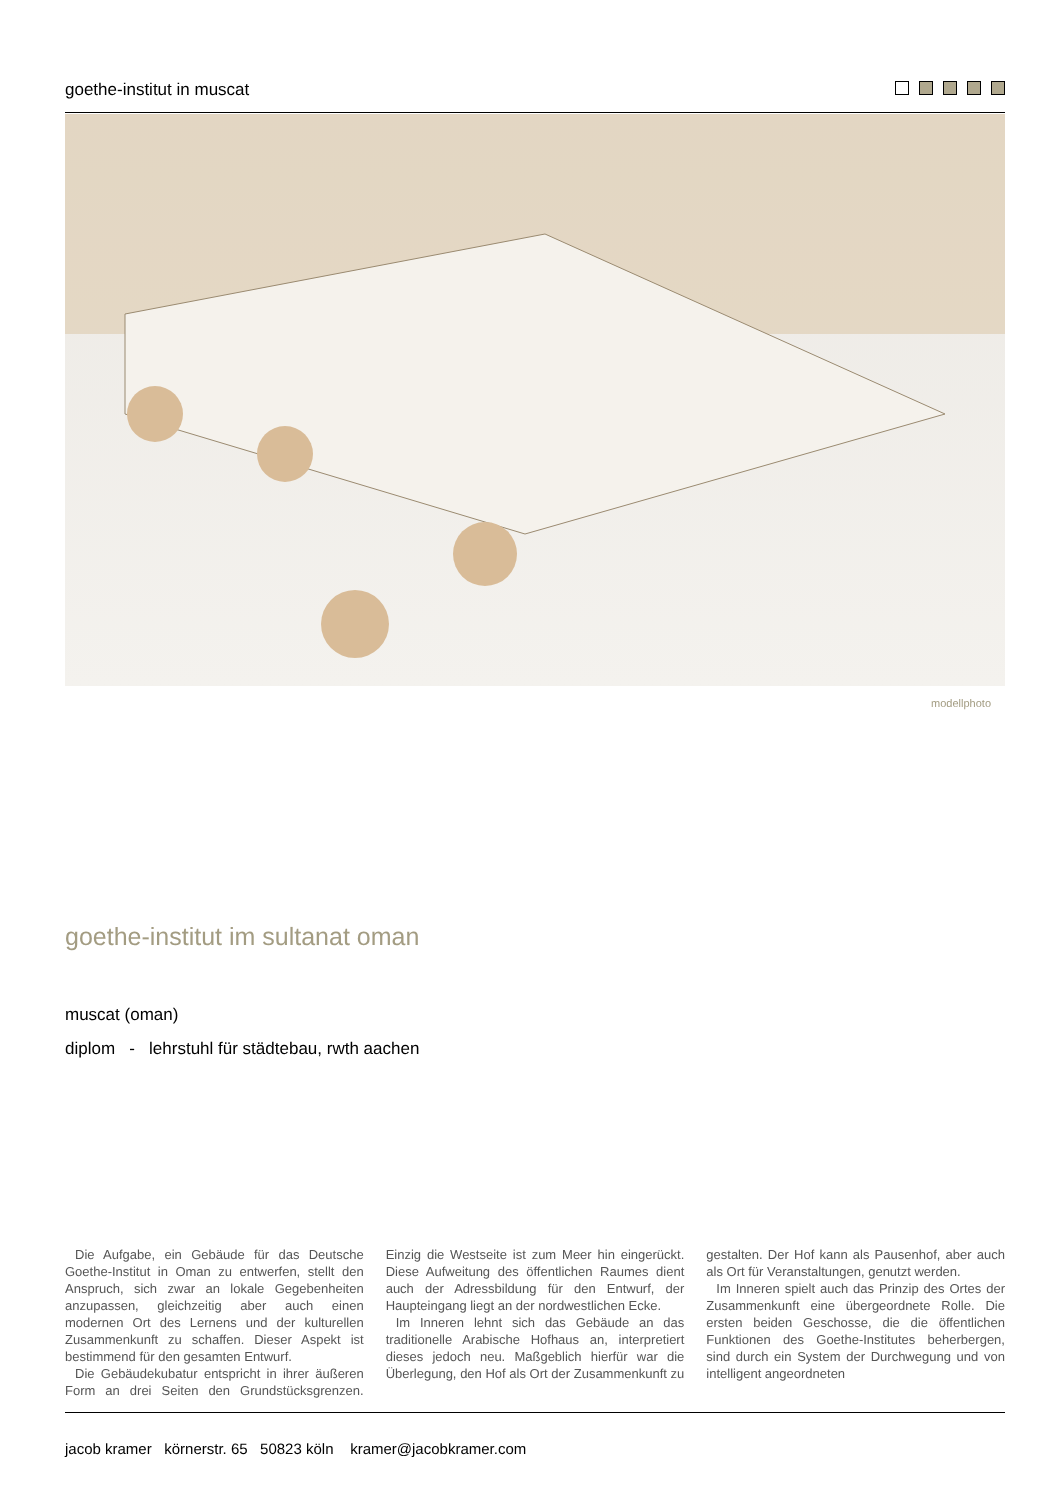goethe-institut in muscat
modellphoto
goethe-institut im sultanat oman
muscat (oman)
diplom - lehrstuhl für städtebau, rwth aachen
Die Aufgabe, ein Gebäude für das Deutsche Goethe-Institut in Oman zu entwerfen, stellt den Anspruch, sich zwar an lokale Gegebenheiten anzupassen, gleichzeitig aber auch einen modernen Ort des Lernens und der kulturellen Zusammenkunft zu schaffen. Dieser Aspekt ist bestimmend für den gesamten Entwurf.
Die Gebäudekubatur entspricht in ihrer äußeren Form an drei Seiten den Grundstücksgrenzen. Einzig die Westseite ist zum Meer hin eingerückt. Diese Aufweitung des öffentlichen Raumes dient auch der Adressbildung für den Entwurf, der Haupteingang liegt an der nordwestlichen Ecke.
Im Inneren lehnt sich das Gebäude an das traditionelle Arabische Hofhaus an, interpretiert dieses jedoch neu. Maßgeblich hierfür war die Überlegung, den Hof als Ort der Zusammenkunft zu gestalten. Der Hof kann als Pausenhof, aber auch als Ort für Veranstaltungen, genutzt werden.
Im Inneren spielt auch das Prinzip des Ortes der Zusammenkunft eine übergeordnete Rolle. Die ersten beiden Geschosse, die die öffentlichen Funktionen des Goethe-Institutes beherbergen, sind durch ein System der Durchwegung und von intelligent angeordneten
jacob kramer körnerstr. 65 50823 köln kramer@jacobkramer.com